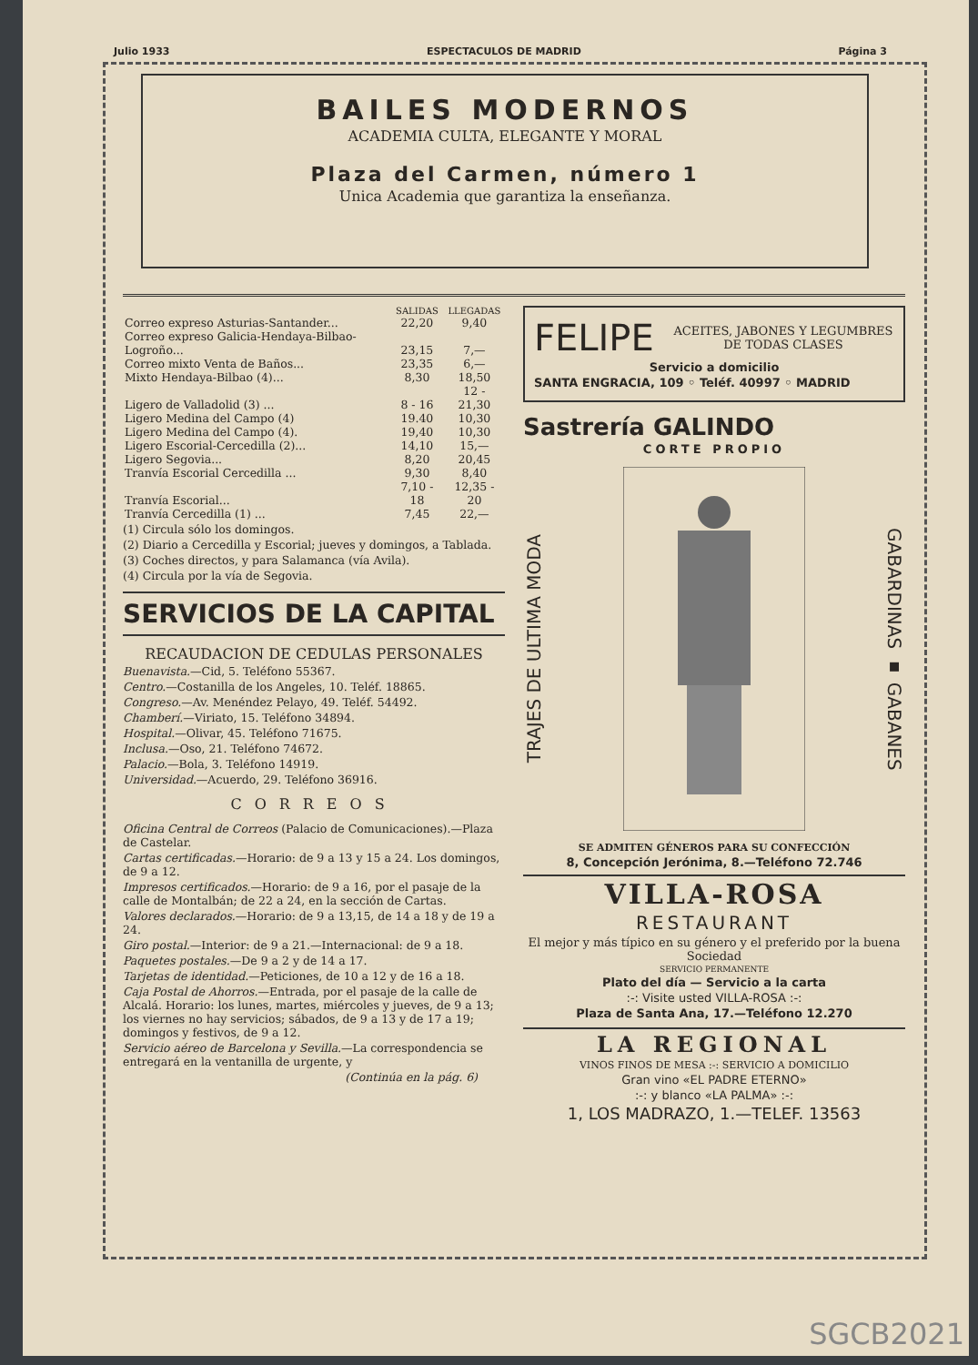Julio 1933 ESPECTACULOS DE MADRID Página 3
BAILES MODERNOS
ACADEMIA CULTA, ELEGANTE Y MORAL
Plaza del Carmen, número 1
Unica Academia que garantiza la enseñanza.
| | SALIDAS | LLEGADAS |
| --- | --- | --- |
| Correo expreso Asturias-Santander... | 22,20 | 9,40 |
| Correo expreso Galicia-Hendaya-Bilbao-Logroño... | 23,15 | 7,— |
| Correo mixto Venta de Baños... | 23,35 | 6,— |
| Mixto Hendaya-Bilbao (4)... | 8,30 | 18,50 |
| Ligero de Valladolid (3) ... | 8 - 16 | 12 - 21,30 |
| Ligero Medina del Campo (4) | 19.40 | 10,30 |
| Ligero Medina del Campo (4). | 19,40 | 10,30 |
| Ligero Escorial-Cercedilla (2)... | 14,10 | 15,— |
| Ligero Segovia... | 8,20 | 20,45 |
| Tranvía Escorial Cercedilla ... | 9,30 | 8,40 |
| Tranvía Escorial... | 7,10 - 18 | 12,35 - 20 |
| Tranvía Cercedilla (1) ... | 7,45 | 22,— |
(1) Circula sólo los domingos.
(2) Diario a Cercedilla y Escorial; jueves y domingos, a Tablada.
(3) Coches directos, y para Salamanca (vía Avila).
(4) Circula por la vía de Segovia.
SERVICIOS DE LA CAPITAL
RECAUDACION DE CEDULAS PERSONALES
Buenavista.—Cid, 5. Teléfono 55367.
Centro.—Costanilla de los Angeles, 10. Teléf. 18865.
Congreso.—Av. Menéndez Pelayo, 49. Teléf. 54492.
Chamberí.—Viriato, 15. Teléfono 34894.
Hospital.—Olivar, 45. Teléfono 71675.
Inclusa.—Oso, 21. Teléfono 74672.
Palacio.—Bola, 3. Teléfono 14919.
Universidad.—Acuerdo, 29. Teléfono 36916.
CORREOS
Oficina Central de Correos (Palacio de Comunicaciones).—Plaza de Castelar.
Cartas certificadas.—Horario: de 9 a 13 y 15 a 24. Los domingos, de 9 a 12.
Impresos certificados.—Horario: de 9 a 16, por el pasaje de la calle de Montalbán; de 22 a 24, en la sección de Cartas.
Valores declarados.—Horario: de 9 a 13,15, de 14 a 18 y de 19 a 24.
Giro postal.—Interior: de 9 a 21.—Internacional: de 9 a 18.
Paquetes postales.—De 9 a 2 y de 14 a 17.
Tarjetas de identidad.—Peticiones, de 10 a 12 y de 16 a 18.
Caja Postal de Ahorros.—Entrada, por el pasaje de la calle de Alcalá. Horario: los lunes, martes, miércoles y jueves, de 9 a 13; los viernes no hay servicios; sábados, de 9 a 13 y de 17 a 19; domingos y festivos, de 9 a 12.
Servicio aéreo de Barcelona y Sevilla.—La correspondencia se entregará en la ventanilla de urgente, y
(Continúa en la pág. 6)
FELIPE ACEITES, JABONES Y LEGUMBRES DE TODAS CLASES
Servicio a domicilio
SANTA ENGRACIA, 109 ◦ Teléf. 40997 ◦ MADRID
Sastrería GALINDO
CORTE PROPIO
TRAJES DE ULTIMA MODA GABARDINAS ▪ GABANES
SE ADMITEN GÉNEROS PARA SU CONFECCIÓN
8, Concepción Jerónima, 8.—Teléfono 72.746
VILLA-ROSA
RESTAURANT
El mejor y más típico en su género y el preferido por la buena Sociedad
SERVICIO PERMANENTE
Plato del día — Servicio a la carta
:-: Visite usted VILLA-ROSA :-:
Plaza de Santa Ana, 17.—Teléfono 12.270
LA REGIONAL
VINOS FINOS DE MESA :-: SERVICIO A DOMICILIO
Gran vino «EL PADRE ETERNO»
:-: y blanco «LA PALMA» :-:
1, LOS MADRAZO, 1.—TELEF. 13563
SGCB2021